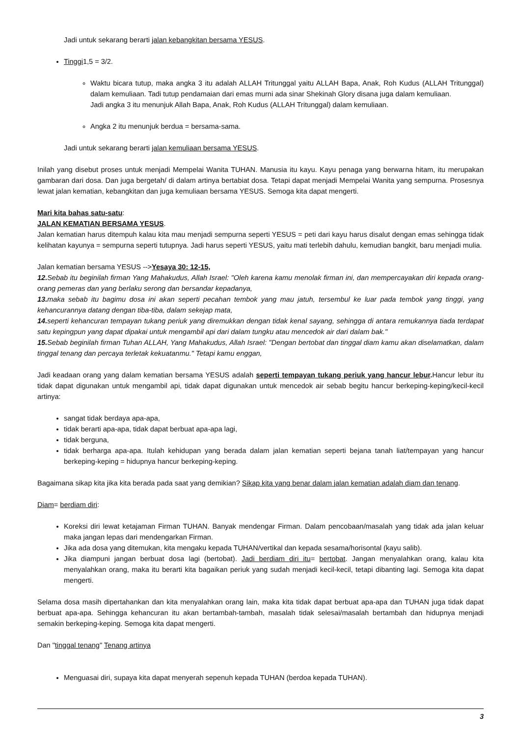Jadi untuk sekarang berarti jalan kebangkitan bersama YESUS.
Tinggi1,5 = 3/2.
Waktu bicara tutup, maka angka 3 itu adalah ALLAH Tritunggal yaitu ALLAH Bapa, Anak, Roh Kudus (ALLAH Tritunggal) dalam kemuliaan. Tadi tutup pendamaian dari emas murni ada sinar Shekinah Glory disana juga dalam kemuliaan.
Jadi angka 3 itu menunjuk Allah Bapa, Anak, Roh Kudus (ALLAH Tritunggal) dalam kemuliaan.
Angka 2 itu menunjuk berdua = bersama-sama.
Jadi untuk sekarang berarti jalan kemuliaan bersama YESUS.
Inilah yang disebut proses untuk menjadi Mempelai Wanita TUHAN. Manusia itu kayu. Kayu penaga yang berwarna hitam, itu merupakan gambaran dari dosa. Dan juga bergetah/ di dalam artinya bertabiat dosa. Tetapi dapat menjadi Mempelai Wanita yang sempurna. Prosesnya lewat jalan kematian, kebangkitan dan juga kemuliaan bersama YESUS. Semoga kita dapat mengerti.
Mari kita bahas satu-satu:
JALAN KEMATIAN BERSAMA YESUS.
Jalan kematian harus ditempuh kalau kita mau menjadi sempurna seperti YESUS = peti dari kayu harus disalut dengan emas sehingga tidak kelihatan kayunya = sempurna seperti tutupnya. Jadi harus seperti YESUS, yaitu mati terlebih dahulu, kemudian bangkit, baru menjadi mulia.
Jalan kematian bersama YESUS -->Yesaya 30: 12-15,
12. Sebab itu beginilah firman Yang Mahakudus, Allah Israel: "Oleh karena kamu menolak firman ini, dan mempercayakan diri kepada orang-orang pemeras dan yang berlaku serong dan bersandar kepadanya,
13. maka sebab itu bagimu dosa ini akan seperti pecahan tembok yang mau jatuh, tersembul ke luar pada tembok yang tinggi, yang kehancurannya datang dengan tiba-tiba, dalam sekejap mata,
14. seperti kehancuran tempayan tukang periuk yang diremukkan dengan tidak kenal sayang, sehingga di antara remukannya tiada terdapat satu kepingpun yang dapat dipakai untuk mengambil api dari dalam tungku atau mencedok air dari dalam bak."
15. Sebab beginilah firman Tuhan ALLAH, Yang Mahakudus, Allah Israel: "Dengan bertobat dan tinggal diam kamu akan diselamatkan, dalam tinggal tenang dan percaya terletak kekuatanmu." Tetapi kamu enggan,
Jadi keadaan orang yang dalam kematian bersama YESUS adalah seperti tempayan tukang periuk yang hancur lebur. Hancur lebur itu tidak dapat digunakan untuk mengambil api, tidak dapat digunakan untuk mencedok air sebab begitu hancur berkeping-keping/kecil-kecil artinya:
sangat tidak berdaya apa-apa,
tidak berarti apa-apa, tidak dapat berbuat apa-apa lagi,
tidak berguna,
tidak berharga apa-apa. Itulah kehidupan yang berada dalam jalan kematian seperti bejana tanah liat/tempayan yang hancur berkeping-keping = hidupnya hancur berkeping-keping.
Bagaimana sikap kita jika kita berada pada saat yang demikian? Sikap kita yang benar dalam jalan kematian adalah diam dan tenang.
Diam= berdiam diri:
Koreksi diri lewat ketajaman Firman TUHAN. Banyak mendengar Firman. Dalam pencobaan/masalah yang tidak ada jalan keluar maka jangan lepas dari mendengarkan Firman.
Jika ada dosa yang ditemukan, kita mengaku kepada TUHAN/vertikal dan kepada sesama/horisontal (kayu salib).
Jika diampuni jangan berbuat dosa lagi (bertobat). Jadi berdiam diri itu= bertobat. Jangan menyalahkan orang, kalau kita menyalahkan orang, maka itu berarti kita bagaikan periuk yang sudah menjadi kecil-kecil, tetapi dibanting lagi. Semoga kita dapat mengerti.
Selama dosa masih dipertahankan dan kita menyalahkan orang lain, maka kita tidak dapat berbuat apa-apa dan TUHAN juga tidak dapat berbuat apa-apa. Sehingga kehancuran itu akan bertambah-tambah, masalah tidak selesai/masalah bertambah dan hidupnya menjadi semakin berkeping-keping. Semoga kita dapat mengerti.
Dan "tinggal tenang" Tenang artinya
Menguasai diri, supaya kita dapat menyerah sepenuh kepada TUHAN (berdoa kepada TUHAN).
3